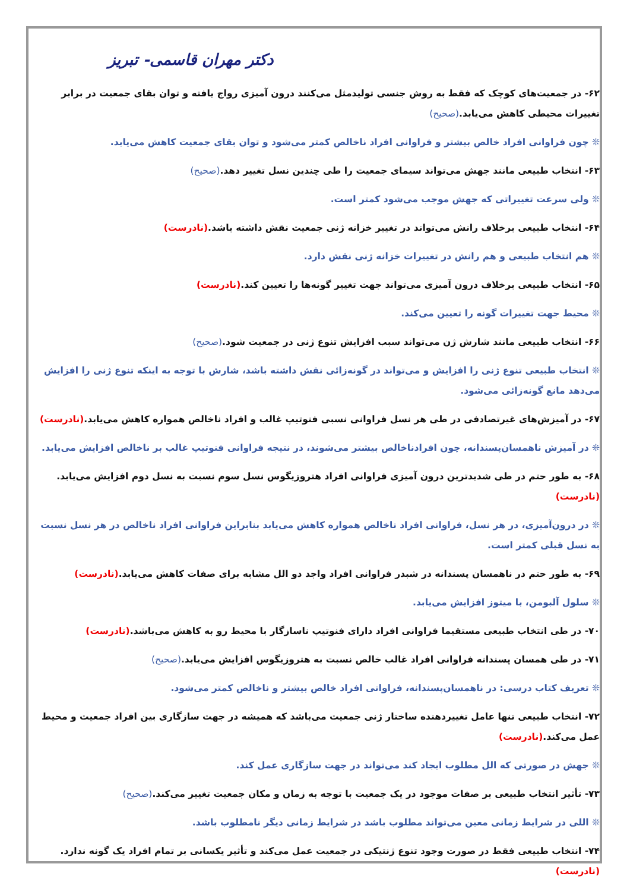دکتر مهران قاسمی- تبریز
۶۲- در جمعیت‌های کوچک که فقط به روش جنسی تولیدمثل می‌کنند درون آمیزی رواج یافته و توان بقای جمعیت در برابر تغییرات محیطی کاهش می‌یابد.(صحیح)
❊ چون فراوانی افراد خالص بیشتر و فراوانی افراد ناخالص کمتر می‌شود و توان بقای جمعیت کاهش می‌یابد.
۶۳- انتخاب طبیعی مانند جهش می‌تواند سیمای جمعیت را طی چندین نسل تغییر دهد.(صحیح)
❊ ولی سرعت تغییراتی که جهش موجب می‌شود کمتر است.
۶۴- انتخاب طبیعی برخلاف رانش می‌تواند در تغییر خزانه ژنی جمعیت نقش داشته باشد.(نادرست)
❊ هم انتخاب طبیعی و هم رانش در تغییرات خزانه ژنی نقش دارد.
۶۵- انتخاب طبیعی برخلاف درون آمیزی می‌تواند جهت تغییر گونه‌ها را تعیین کند.(نادرست)
❊ محیط جهت تغییرات گونه را تعیین می‌کند.
۶۶- انتخاب طبیعی مانند شارش ژن می‌تواند سبب افزایش تنوع ژنی در جمعیت شود.(صحیح)
❊ انتخاب طبیعی تنوع ژنی را افزایش و می‌تواند در گونه‌زائی نقش داشته باشد، شارش با توجه به اینکه تنوع ژنی را افزایش می‌دهد مانع گونه‌زائی می‌شود.
۶۷- در آمیزش‌های غیرتصادفی در طی هر نسل فراوانی نسبی فنوتیپ غالب و افراد ناخالص همواره کاهش می‌یابد.(نادرست)
❊ در آمیزش ناهمسان‌پسندانه، چون افرادناخالص بیشتر می‌شوند، در نتیجه فراوانی فنوتیپ غالب بر ناخالص افزایش می‌یابد.
۶۸- به طور حتم در طی شدیدترین درون آمیزی فراوانی افراد هتروزیگوس نسل سوم نسبت به نسل دوم افزایش می‌یابد.(نادرست)
❊ در درون‌آمیزی، در هر نسل، فراوانی افراد ناخالص همواره کاهش می‌یابد بنابراین فراوانی افراد ناخالص در هر نسل نسبت به نسل قبلی کمتر است.
۶۹- به طور حتم در ناهمسان پسندانه در شبدر فراوانی افراد واجد دو الل مشابه برای صفات کاهش می‌یابد.(نادرست)
❊ سلول آلبومن، با میتوز افزایش می‌یابد.
۷۰- در طی انتخاب طبیعی مستقیما فراوانی افراد دارای فنوتیپ ناسازگار با محیط رو به کاهش می‌باشد.(نادرست)
۷۱- در طی همسان پسندانه فراوانی افراد غالب خالص نسبت به هتروزیگوس افزایش می‌یابد.(صحیح)
❊ تعریف کتاب درسی: در ناهمسان‌پسندانه، فراوانی افراد خالص بیشتر و ناخالص کمتر می‌شود.
۷۲- انتخاب طبیعی تنها عامل تغییردهنده ساختار ژنی جمعیت می‌باشد که همیشه در جهت سازگاری بین افراد جمعیت و محیط عمل می‌کند.(نادرست)
❊ جهش در صورتی که الل مطلوب ایجاد کند می‌تواند در جهت سازگاری عمل کند.
۷۳- تأثیر انتخاب طبیعی بر صفات موجود در یک جمعیت با توجه به زمان و مکان جمعیت تغییر می‌کند.(صحیح)
❊ اللی در شرایط زمانی معین می‌تواند مطلوب باشد در شرایط زمانی دیگر نامطلوب باشد.
۷۴- انتخاب طبیعی فقط در صورت وجود تنوع ژنتیکی در جمعیت عمل می‌کند و تأثیر یکسانی بر تمام افراد یک گونه ندارد.(نادرست)